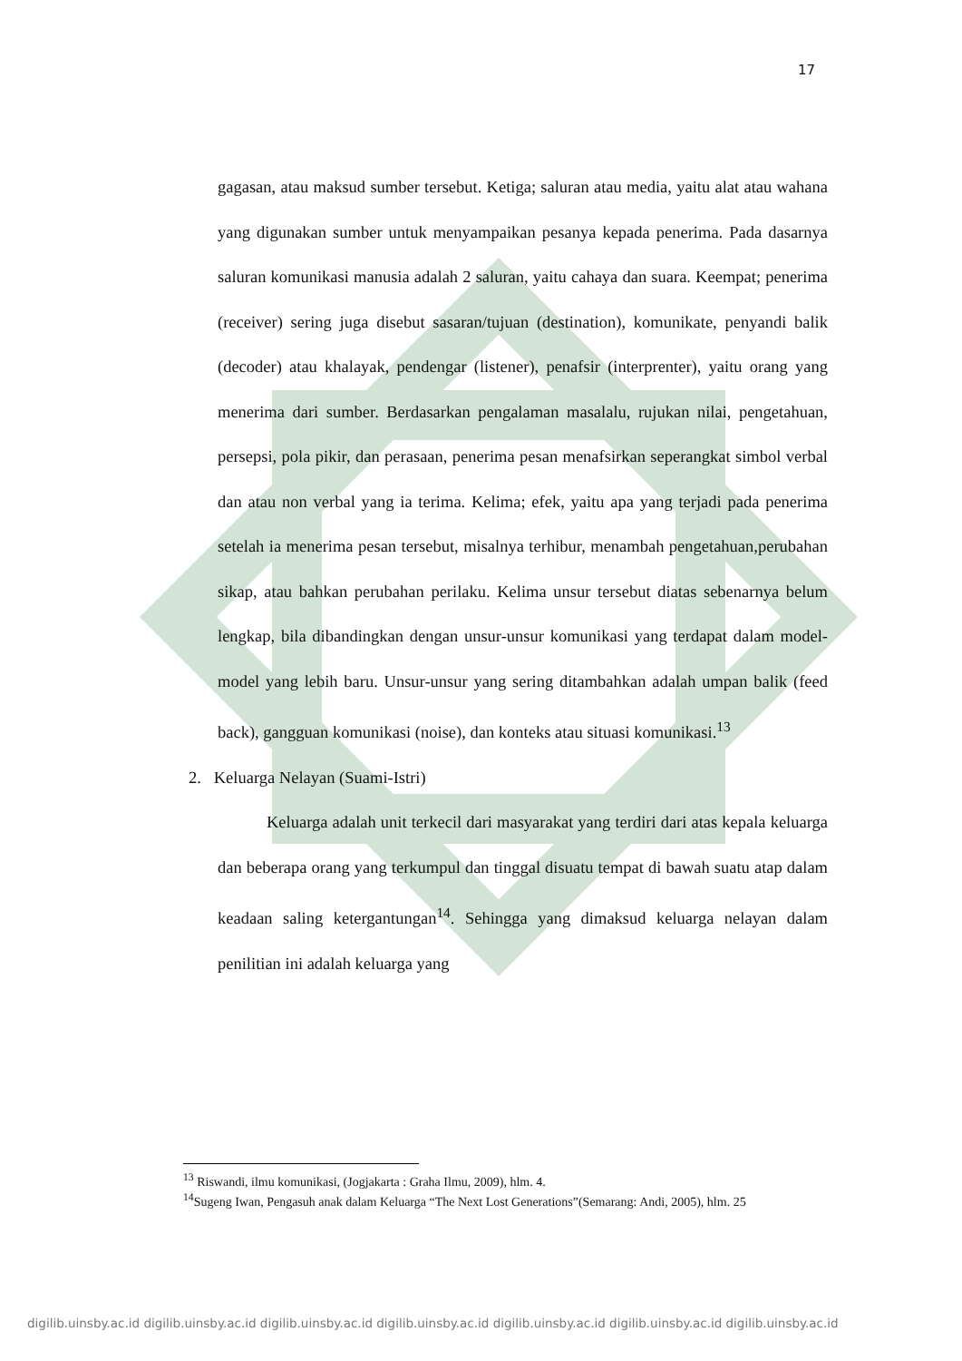17
gagasan, atau maksud sumber tersebut. Ketiga; saluran atau media, yaitu alat atau wahana yang digunakan sumber untuk menyampaikan pesanya kepada penerima. Pada dasarnya saluran komunikasi manusia adalah 2 saluran, yaitu cahaya dan suara. Keempat; penerima (receiver) sering juga disebut sasaran/tujuan (destination), komunikate, penyandi balik (decoder) atau khalayak, pendengar (listener), penafsir (interprenter), yaitu orang yang menerima dari sumber. Berdasarkan pengalaman masalalu, rujukan nilai, pengetahuan, persepsi, pola pikir, dan perasaan, penerima pesan menafsirkan seperangkat simbol verbal dan atau non verbal yang ia terima. Kelima; efek, yaitu apa yang terjadi pada penerima setelah ia menerima pesan tersebut, misalnya terhibur, menambah pengetahuan,perubahan sikap, atau bahkan perubahan perilaku. Kelima unsur tersebut diatas sebenarnya belum lengkap, bila dibandingkan dengan unsur-unsur komunikasi yang terdapat dalam model-model yang lebih baru. Unsur-unsur yang sering ditambahkan adalah umpan balik (feed back), gangguan komunikasi (noise), dan konteks atau situasi komunikasi.<sup>13</sup>
2. Keluarga Nelayan (Suami-Istri)
Keluarga adalah unit terkecil dari masyarakat yang terdiri dari atas kepala keluarga dan beberapa orang yang terkumpul dan tinggal disuatu tempat di bawah suatu atap dalam keadaan saling ketergantungan<sup>14</sup>. Sehingga yang dimaksud keluarga nelayan dalam penilitian ini adalah keluarga yang
<sup>13</sup> Riswandi, ilmu komunikasi, (Jogjakarta : Graha Ilmu, 2009), hlm. 4.
<sup>14</sup> Sugeng Iwan, Pengasuh anak dalam Keluarga “The Next Lost Generations”(Semarang: Andi, 2005), hlm. 25
digilib.uinsby.ac.id digilib.uinsby.ac.id digilib.uinsby.ac.id digilib.uinsby.ac.id digilib.uinsby.ac.id digilib.uinsby.ac.id digilib.uinsby.ac.id